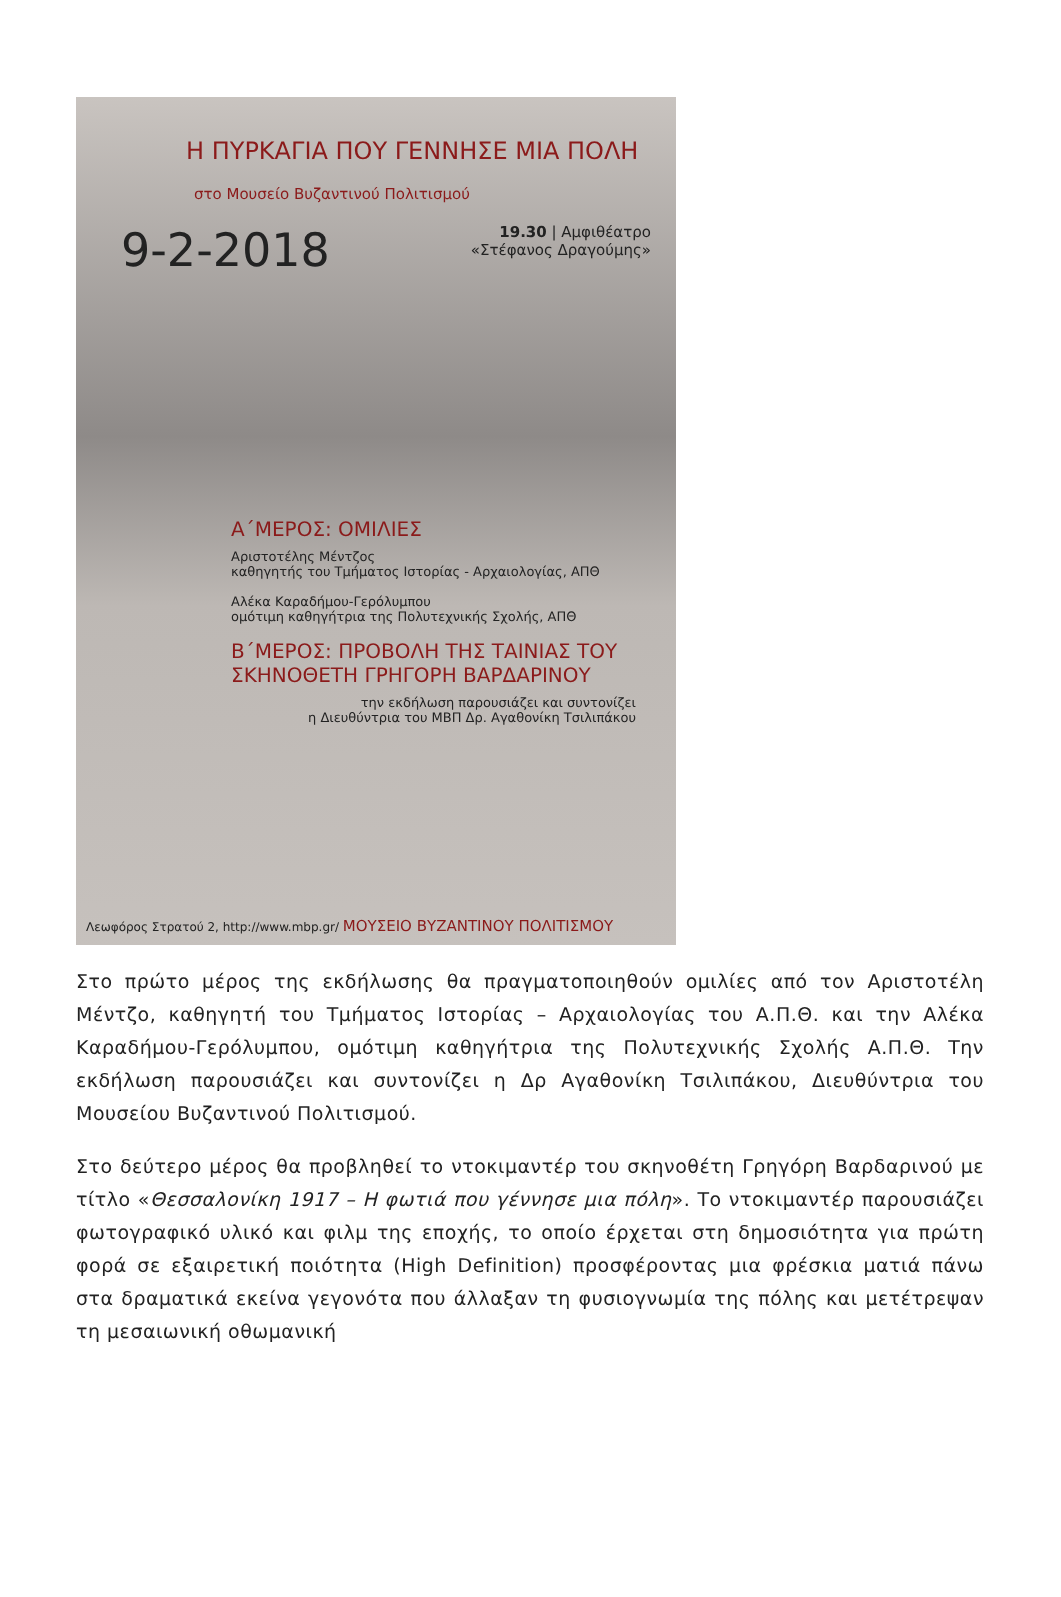Η ΠΥΡΚΑΓΙΑ ΠΟΥ ΓΕΝΝΗΣΕ ΜΙΑ ΠΟΛΗ
στο Μουσείο Βυζαντινού Πολιτισμού
9-2-2018 19.30 | Αμφιθέατρο
«Στέφανος Δραγούμης»
Α΄ΜΕΡΟΣ: ΟΜΙΛΙΕΣ
Αριστοτέλης Μέντζος
καθηγητής του Τμήματος Ιστορίας - Αρχαιολογίας, ΑΠΘ
Αλέκα Καραδήμου-Γερόλυμπου
ομότιμη καθηγήτρια της Πολυτεχνικής Σχολής, ΑΠΘ
Β΄ΜΕΡΟΣ: ΠΡΟΒΟΛΗ ΤΗΣ ΤΑΙΝΙΑΣ ΤΟΥ ΣΚΗΝΟΘΕΤΗ ΓΡΗΓΟΡΗ ΒΑΡΔΑΡΙΝΟΥ
την εκδήλωση παρουσιάζει και συντονίζει
η Διευθύντρια του ΜΒΠ Δρ. Αγαθονίκη Τσιλιπάκου
Λεωφόρος Στρατού 2, http://www.mbp.gr/ ΜΟΥΣΕΙΟ ΒΥΖΑΝΤΙΝΟΥ ΠΟΛΙΤΙΣΜΟΥ
Στο πρώτο μέρος της εκδήλωσης θα πραγματοποιηθούν ομιλίες από τον Αριστοτέλη Μέντζο, καθηγητή του Τμήματος Ιστορίας – Αρχαιολογίας του Α.Π.Θ. και την Αλέκα Καραδήμου-Γερόλυμπου, ομότιμη καθηγήτρια της Πολυτεχνικής Σχολής Α.Π.Θ. Την εκδήλωση παρουσιάζει και συντονίζει η Δρ Αγαθονίκη Τσιλιπάκου, Διευθύντρια του Μουσείου Βυζαντινού Πολιτισμού.
Στο δεύτερο μέρος θα προβληθεί το ντοκιμαντέρ του σκηνοθέτη Γρηγόρη Βαρδαρινού με τίτλο «Θεσσαλονίκη 1917 – Η φωτιά που γέννησε μια πόλη». Το ντοκιμαντέρ παρουσιάζει φωτογραφικό υλικό και φιλμ της εποχής, το οποίο έρχεται στη δημοσιότητα για πρώτη φορά σε εξαιρετική ποιότητα (High Definition) προσφέροντας μια φρέσκια ματιά πάνω στα δραματικά εκείνα γεγονότα που άλλαξαν τη φυσιογνωμία της πόλης και μετέτρεψαν τη μεσαιωνική οθωμανική